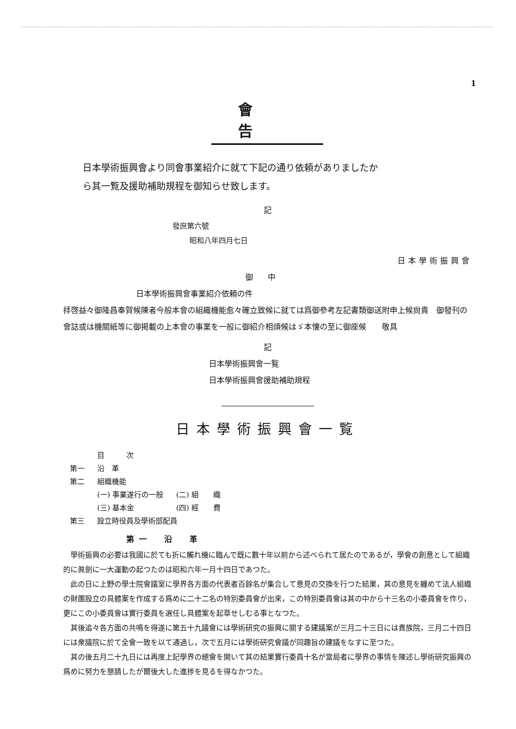1
會告
日本學術振興會より同會事業紹介に就て下記の通り依頼がありましたか
ら其一覧及援助補助規程を御知らせ致します。
記
發庶第六號
昭和八年四月七日
日本學術振興會
御中
日本學術振興會事業紹介依頼の件
拝啓益々御隆昌奉賀候陳者今般本會の組織機能愈々確立致候に就ては爲御參考左記書類御送附申上候尙貴　御發刊の會誌或は機關紙等に御掲載の上本會の事業を一般に御紹介相煩候はゞ本懐の至に御座候　　敬具
記
日本學術振興會一覧
日本學術振興會援助補助規程
日本學術振興會一覧
| | 目 次 | |
| 第一 | 沿 革 | |
| 第二 | 組織機能 | |
| | (一) 事業遂行の一般 | (二) 組 織 |
| | (三) 基本金 | (四) 經 費 |
| 第三 | 設立時役員及學術部配員 | |
第一　沿　革
學術振興の必要は我國に於ても折に觸れ機に臨んで既に數十年以前から述べられて居たのであるが，學會の創意として組織的に眞劍に一大運動の起つたのは昭和六年一月十四日であつた。
此の日に上野の學士院會議室に學界各方面の代表者百餘名が集合して意見の交換を行つた結果，其の意見を纏めて法人組織の財團設立の具體案を作成する爲めに二十二名の特別委員會が出來，この特別委員會は其の中から十三名の小委員會を作り，更にこの小委員會は實行委員を選任し具體案を起草せしむる事となつた。
其後追々各方面の共鳴を得遂に第五十九議會には學術研究の振興に關する建議案が三月二十三日には貴族院，三月二十四日には衆議院に於て全會一致を以て通過し，次で五月には學術研究會議が同趣旨の建議をなすに至つた。
其の後五月二十九日には再度上記學界の總會を開いて其の結果實行委員十名が當局者に學界の事情を陳述し學術研究振興の爲めに努力を懇請したが爾後大した進捗を見るを得なかつた。